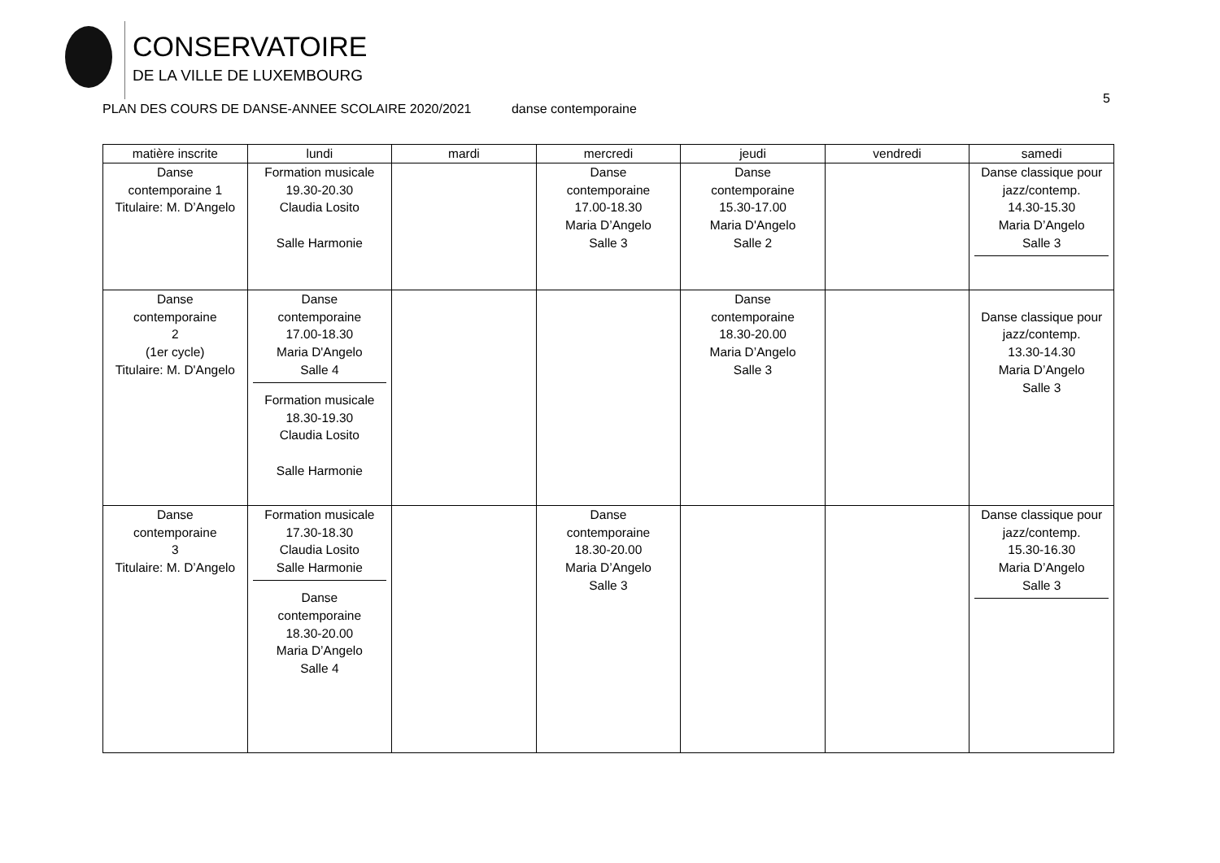CONSERVATOIRE
DE LA VILLE DE LUXEMBOURG
5
PLAN DES COURS DE DANSE-ANNEE SCOLAIRE 2020/2021 danse contemporaine
| matière inscrite | lundi | mardi | mercredi | jeudi | vendredi | samedi |
| --- | --- | --- | --- | --- | --- | --- |
| Danse contemporaine 1 Titulaire: M. D’Angelo | Formation musicale 19.30-20.30 Claudia Losito Salle Harmonie | | Danse contemporaine 17.00-18.30 Maria D’Angelo Salle 3 | Danse contemporaine 15.30-17.00 Maria D'Angelo Salle 2 | | Danse classique pour jazz/contemp. 14.30-15.30 Maria D’Angelo Salle 3 |
| Danse contemporaine 2 (1er cycle) Titulaire: M. D'Angelo | Danse contemporaine 17.00-18.30 Maria D'Angelo Salle 4 Formation musicale 18.30-19.30 Claudia Losito Salle Harmonie | | | Danse contemporaine 18.30-20.00 Maria D’Angelo Salle 3 | | Danse classique pour jazz/contemp. 13.30-14.30 Maria D’Angelo Salle 3 |
| Danse contemporaine 3 Titulaire: M. D’Angelo | Formation musicale 17.30-18.30 Claudia Losito Salle Harmonie Danse contemporaine 18.30-20.00 Maria D’Angelo Salle 4 | | Danse contemporaine 18.30-20.00 Maria D’Angelo Salle 3 | | | Danse classique pour jazz/contemp. 15.30-16.30 Maria D’Angelo Salle 3 |